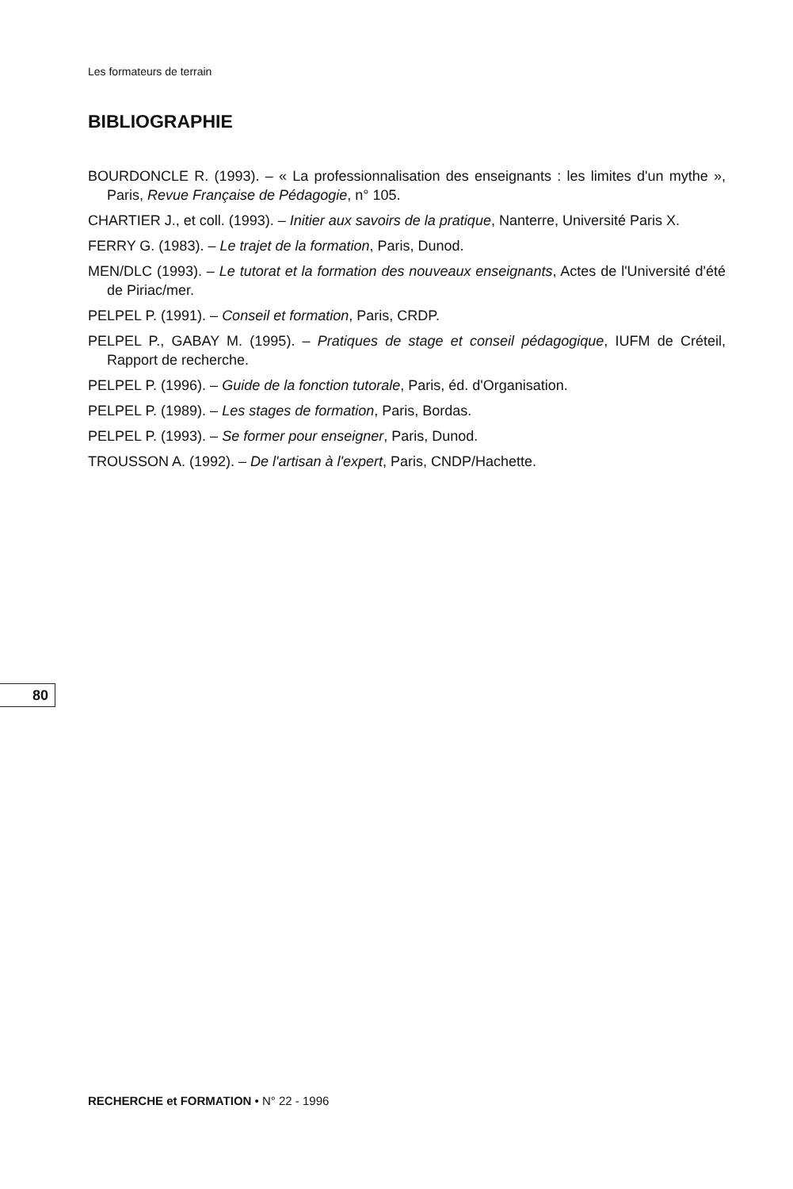Les formateurs de terrain
BIBLIOGRAPHIE
BOURDONCLE R. (1993). – « La professionnalisation des enseignants : les limites d'un mythe », Paris, Revue Française de Pédagogie, n° 105.
CHARTIER J., et coll. (1993). – Initier aux savoirs de la pratique, Nanterre, Université Paris X.
FERRY G. (1983). – Le trajet de la formation, Paris, Dunod.
MEN/DLC (1993). – Le tutorat et la formation des nouveaux enseignants, Actes de l'Université d'été de Piriac/mer.
PELPEL P. (1991). – Conseil et formation, Paris, CRDP.
PELPEL P., GABAY M. (1995). – Pratiques de stage et conseil pédagogique, IUFM de Créteil, Rapport de recherche.
PELPEL P. (1996). – Guide de la fonction tutorale, Paris, éd. d'Organisation.
PELPEL P. (1989). – Les stages de formation, Paris, Bordas.
PELPEL P. (1993). – Se former pour enseigner, Paris, Dunod.
TROUSSON A. (1992). – De l'artisan à l'expert, Paris, CNDP/Hachette.
80
RECHERCHE et FORMATION • N° 22 - 1996